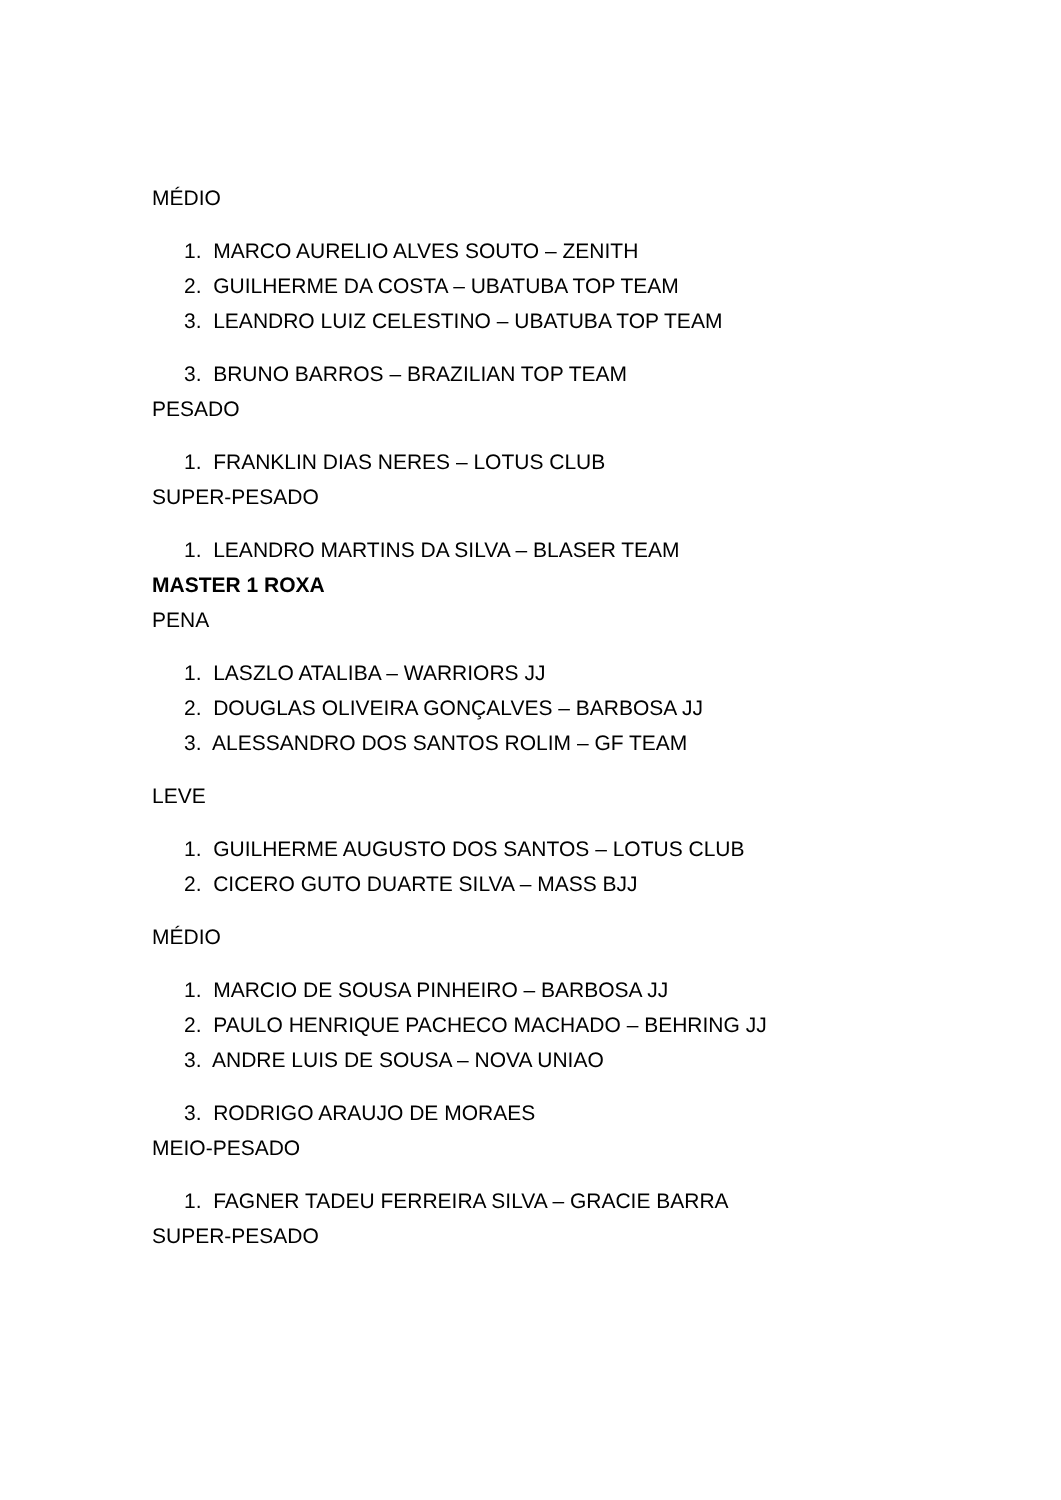MÉDIO
1. MARCO AURELIO ALVES SOUTO – ZENITH
2. GUILHERME DA COSTA – UBATUBA TOP TEAM
3. LEANDRO LUIZ CELESTINO – UBATUBA TOP TEAM
3. BRUNO BARROS – BRAZILIAN TOP TEAM
PESADO
1. FRANKLIN DIAS NERES – LOTUS CLUB
SUPER-PESADO
1. LEANDRO MARTINS DA SILVA – BLASER TEAM
MASTER 1 ROXA
PENA
1. LASZLO ATALIBA – WARRIORS JJ
2. DOUGLAS OLIVEIRA GONÇALVES – BARBOSA JJ
3. ALESSANDRO DOS SANTOS ROLIM – GF TEAM
LEVE
1. GUILHERME AUGUSTO DOS SANTOS – LOTUS CLUB
2. CICERO GUTO DUARTE SILVA – MASS BJJ
MÉDIO
1. MARCIO DE SOUSA PINHEIRO – BARBOSA JJ
2. PAULO HENRIQUE PACHECO MACHADO – BEHRING JJ
3. ANDRE LUIS DE SOUSA – NOVA UNIAO
3. RODRIGO ARAUJO DE MORAES
MEIO-PESADO
1. FAGNER TADEU FERREIRA SILVA – GRACIE BARRA
SUPER-PESADO